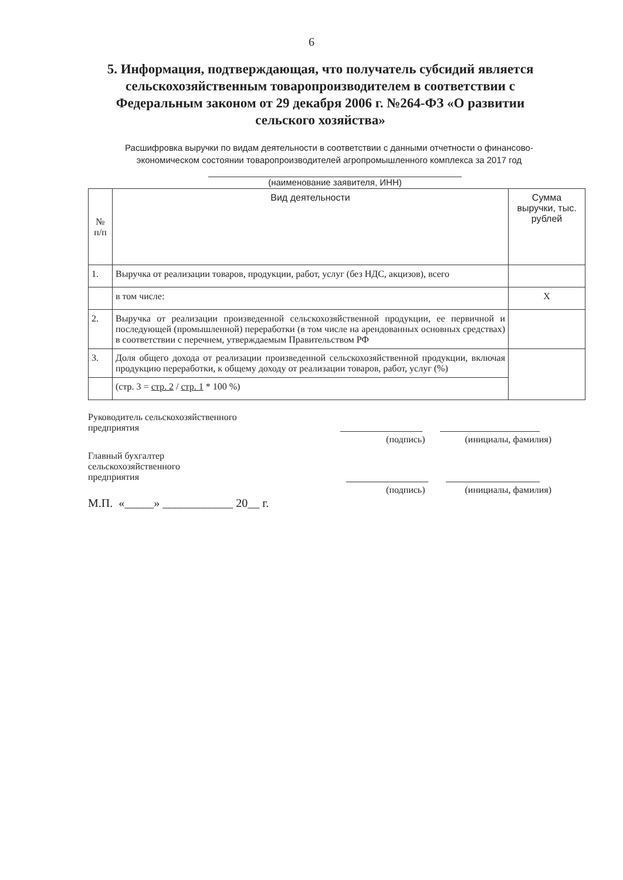6
5. Информация, подтверждающая, что получатель субсидий является сельскохозяйственным товаропроизводителем в соответствии с Федеральным законом от 29 декабря 2006 г. №264-ФЗ «О развитии сельского хозяйства»
Расшифровка выручки по видам деятельности в соответствии с данными отчетности о финансово-экономическом состоянии товаропроизводителей агропромышленного комплекса за 2017 год
(наименование заявителя, ИНН)
| № п/п | Вид деятельности | Сумма выручки, тыс. рублей |
| --- | --- | --- |
| 1. | Выручка от реализации товаров, продукции, работ, услуг (без НДС, акцизов), всего | |
| | в том числе: | Х |
| 2. | Выручка от реализации произведенной сельскохозяйственной продукции, ее первичной и последующей (промышленной) переработки (в том числе на арендованных основных средствах) в соответствии с перечнем, утверждаемым Правительством РФ | |
| 3. | Доля общего дохода от реализации произведенной сельскохозяйственной продукции, включая продукцию переработки, к общему доходу от реализации товаров, работ, услуг (%) | |
| | (стр. 3 = стр. 2 / стр. 1 * 100 %) | |
Руководитель сельскохозяйственного
предприятия
(подпись) (инициалы, фамилия)
Главный бухгалтер
сельскохозяйственного
предприятия
(подпись) (инициалы, фамилия)
М.П. «_____» ____________ 20__ г.